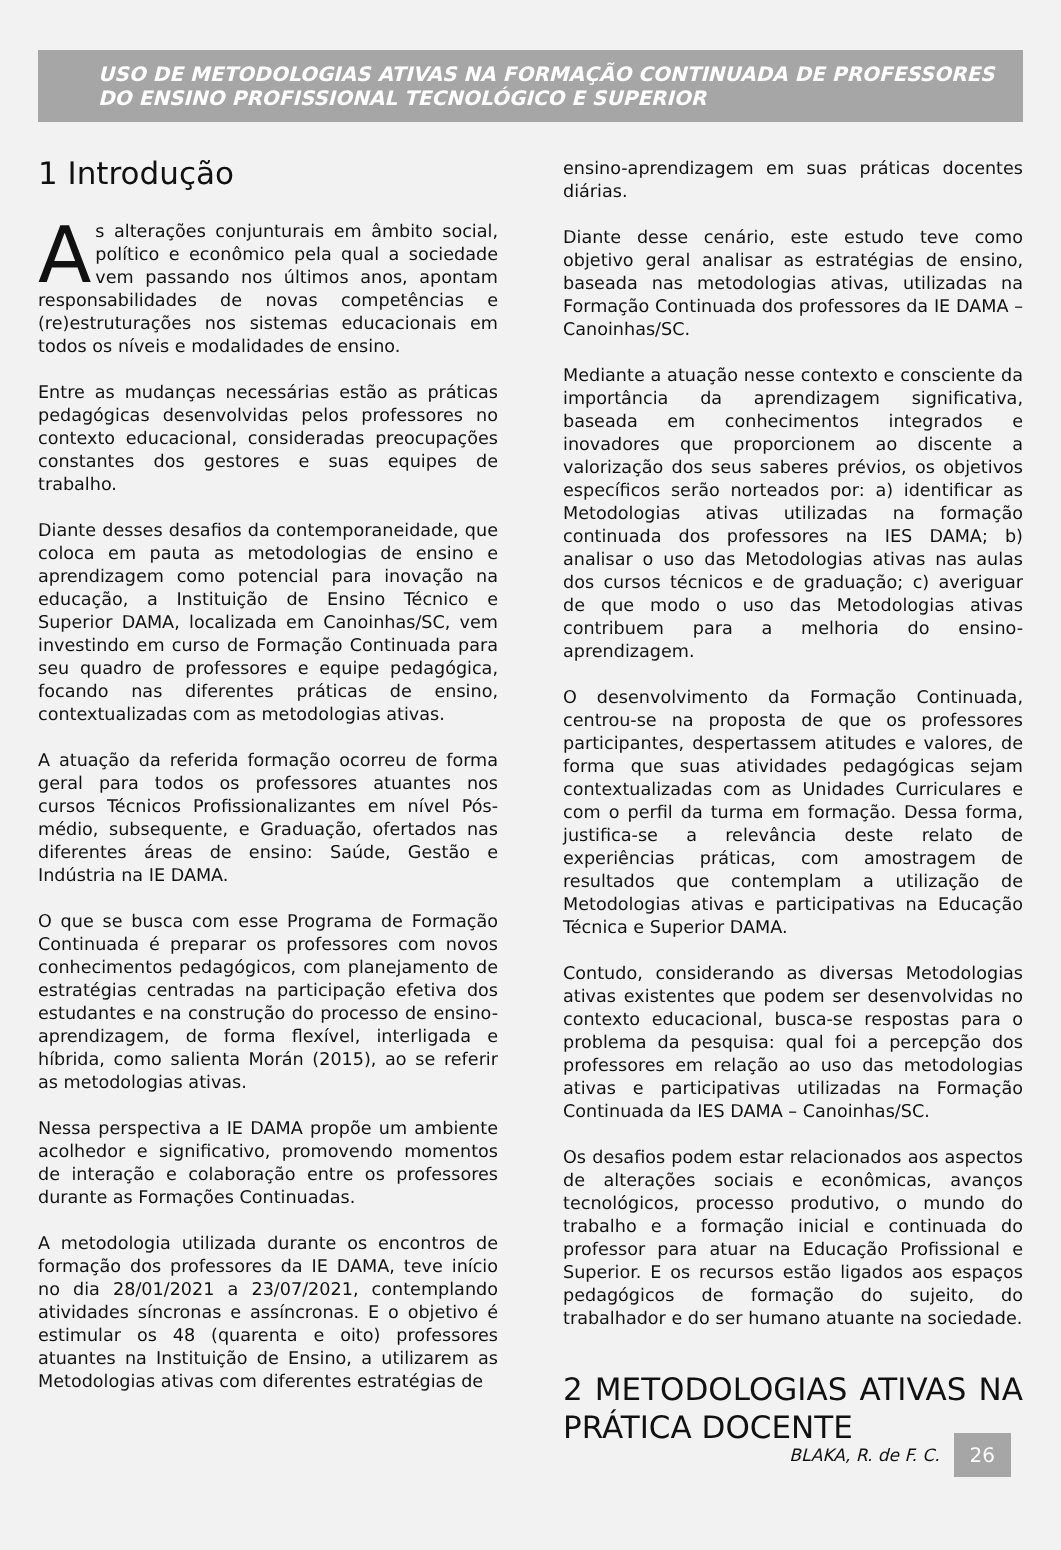USO DE METODOLOGIAS ATIVAS NA FORMAÇÃO CONTINUADA DE PROFESSORES DO ENSINO PROFISSIONAL TECNOLÓGICO E SUPERIOR
1 Introdução
As alterações conjunturais em âmbito social, político e econômico pela qual a sociedade vem passando nos últimos anos, apontam responsabilidades de novas competências e (re)estruturações nos sistemas educacionais em todos os níveis e modalidades de ensino.
Entre as mudanças necessárias estão as práticas pedagógicas desenvolvidas pelos professores no contexto educacional, consideradas preocupações constantes dos gestores e suas equipes de trabalho.
Diante desses desafios da contemporaneidade, que coloca em pauta as metodologias de ensino e aprendizagem como potencial para inovação na educação, a Instituição de Ensino Técnico e Superior DAMA, localizada em Canoinhas/SC, vem investindo em curso de Formação Continuada para seu quadro de professores e equipe pedagógica, focando nas diferentes práticas de ensino, contextualizadas com as metodologias ativas.
A atuação da referida formação ocorreu de forma geral para todos os professores atuantes nos cursos Técnicos Profissionalizantes em nível Pós-médio, subsequente, e Graduação, ofertados nas diferentes áreas de ensino: Saúde, Gestão e Indústria na IE DAMA.
O que se busca com esse Programa de Formação Continuada é preparar os professores com novos conhecimentos pedagógicos, com planejamento de estratégias centradas na participação efetiva dos estudantes e na construção do processo de ensino-aprendizagem, de forma flexível, interligada e híbrida, como salienta Morán (2015), ao se referir as metodologias ativas.
Nessa perspectiva a IE DAMA propõe um ambiente acolhedor e significativo, promovendo momentos de interação e colaboração entre os professores durante as Formações Continuadas.
A metodologia utilizada durante os encontros de formação dos professores da IE DAMA, teve início no dia 28/01/2021 a 23/07/2021, contemplando atividades síncronas e assíncronas. E o objetivo é estimular os 48 (quarenta e oito) professores atuantes na Instituição de Ensino, a utilizarem as Metodologias ativas com diferentes estratégias de
ensino-aprendizagem em suas práticas docentes diárias.
Diante desse cenário, este estudo teve como objetivo geral analisar as estratégias de ensino, baseada nas metodologias ativas, utilizadas na Formação Continuada dos professores da IE DAMA – Canoinhas/SC.
Mediante a atuação nesse contexto e consciente da importância da aprendizagem significativa, baseada em conhecimentos integrados e inovadores que proporcionem ao discente a valorização dos seus saberes prévios, os objetivos específicos serão norteados por: a) identificar as Metodologias ativas utilizadas na formação continuada dos professores na IES DAMA; b) analisar o uso das Metodologias ativas nas aulas dos cursos técnicos e de graduação; c) averiguar de que modo o uso das Metodologias ativas contribuem para a melhoria do ensino-aprendizagem.
O desenvolvimento da Formação Continuada, centrou-se na proposta de que os professores participantes, despertassem atitudes e valores, de forma que suas atividades pedagógicas sejam contextualizadas com as Unidades Curriculares e com o perfil da turma em formação. Dessa forma, justifica-se a relevância deste relato de experiências práticas, com amostragem de resultados que contemplam a utilização de Metodologias ativas e participativas na Educação Técnica e Superior DAMA.
Contudo, considerando as diversas Metodologias ativas existentes que podem ser desenvolvidas no contexto educacional, busca-se respostas para o problema da pesquisa: qual foi a percepção dos professores em relação ao uso das metodologias ativas e participativas utilizadas na Formação Continuada da IES DAMA – Canoinhas/SC.
Os desafios podem estar relacionados aos aspectos de alterações sociais e econômicas, avanços tecnológicos, processo produtivo, o mundo do trabalho e a formação inicial e continuada do professor para atuar na Educação Profissional e Superior. E os recursos estão ligados aos espaços pedagógicos de formação do sujeito, do trabalhador e do ser humano atuante na sociedade.
2 METODOLOGIAS ATIVAS NA PRÁTICA DOCENTE
BLAKA, R. de F. C. 26